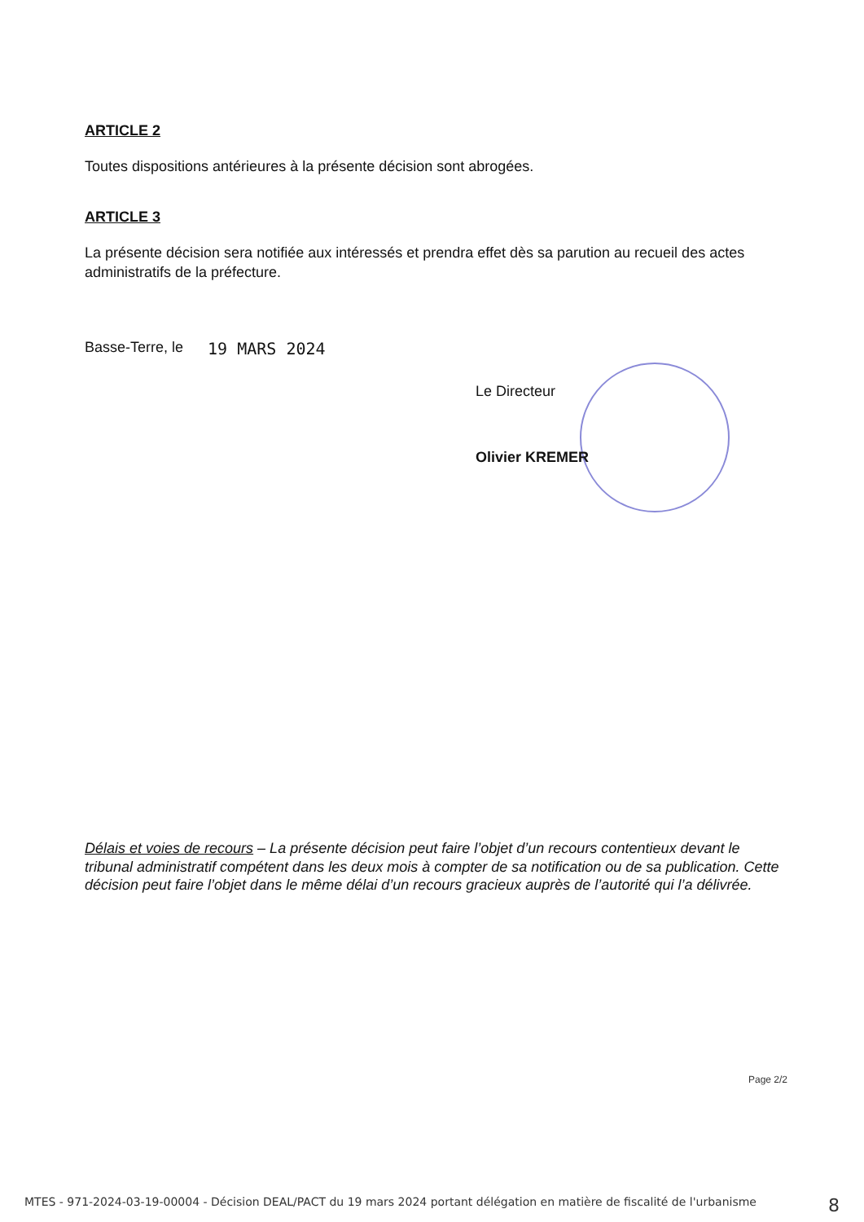ARTICLE 2
Toutes dispositions antérieures à la présente décision sont abrogées.
ARTICLE 3
La présente décision sera notifiée aux intéressés et prendra effet dès sa parution au recueil des actes administratifs de la préfecture.
Basse-Terre, le 19 MARS 2024
Le Directeur
Olivier KREMER
Délais et voies de recours – La présente décision peut faire l’objet d’un recours contentieux devant le tribunal administratif compétent dans les deux mois à compter de sa notification ou de sa publication. Cette décision peut faire l’objet dans le même délai d’un recours gracieux auprès de l’autorité qui l’a délivrée.
Page 2/2
MTES - 971-2024-03-19-00004 - Décision DEAL/PACT du 19 mars 2024 portant délégation en matière de fiscalité de l'urbanisme 8